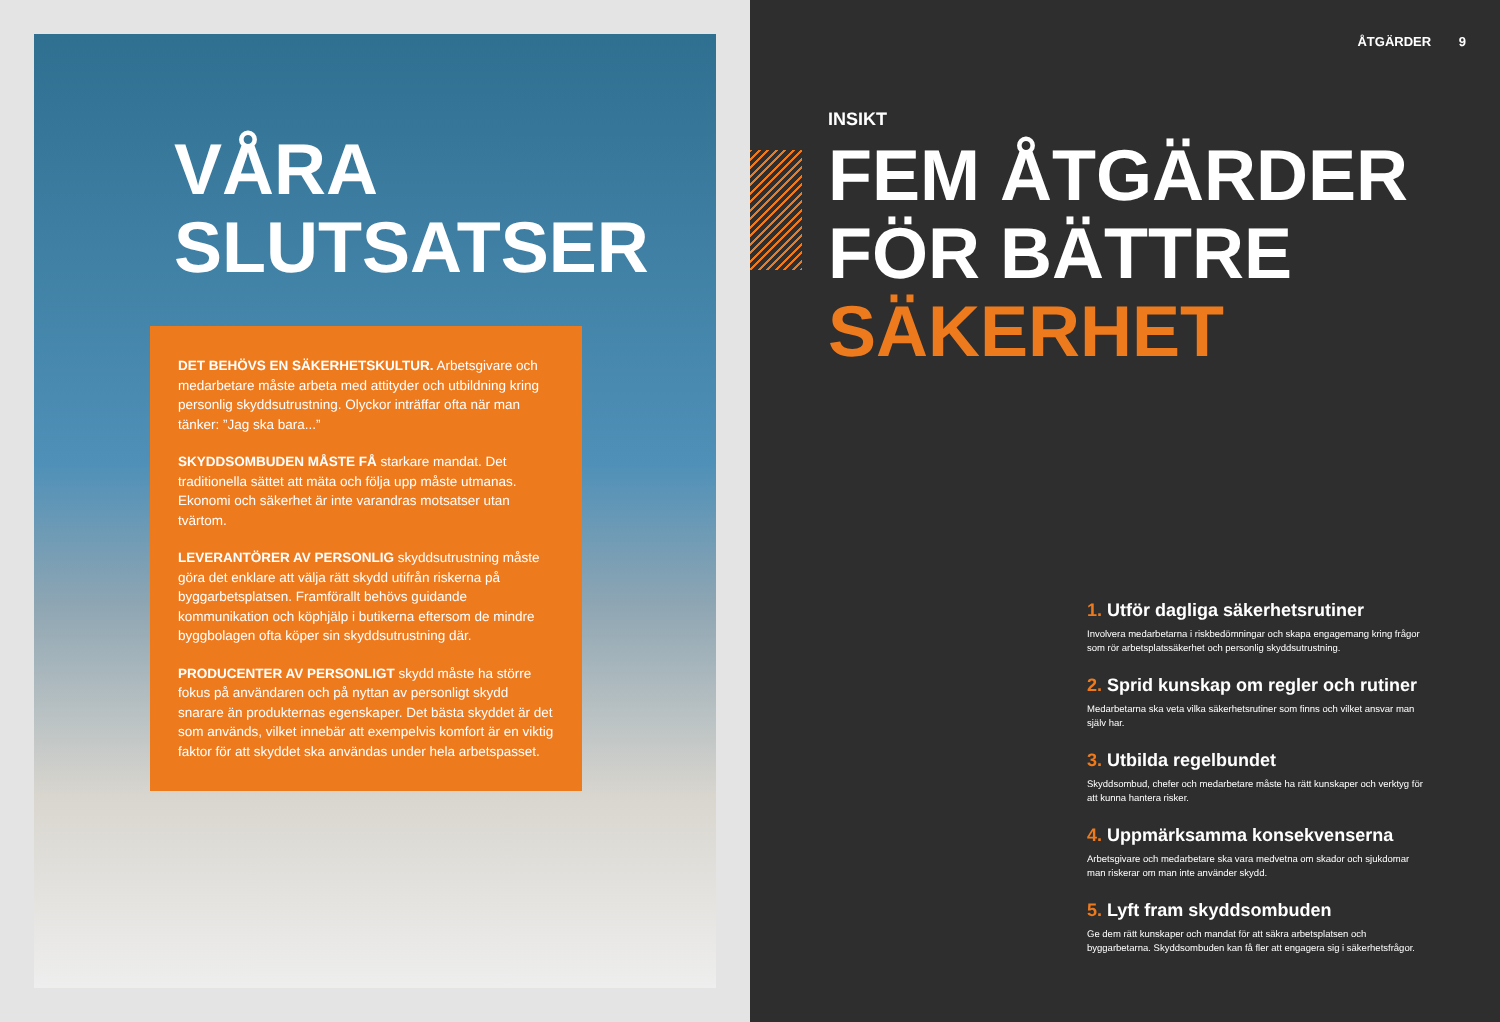VÅRA
SLUTSATSER
DET BEHÖVS EN SÄKERHETSKULTUR. Arbetsgivare och medarbetare måste arbeta med attityder och utbildning kring personlig skyddsutrustning. Olyckor inträffar ofta när man tänker: ”Jag ska bara...”
SKYDDSOMBUDEN MÅSTE FÅ starkare mandat. Det traditionella sättet att mäta och följa upp måste utmanas. Ekonomi och säkerhet är inte varandras motsatser utan tvärtom.
LEVERANTÖRER AV PERSONLIG skyddsutrustning måste göra det enklare att välja rätt skydd utifrån riskerna på byggarbetsplatsen. Framförallt behövs guidande kommunikation och köphjälp i butikerna eftersom de mindre byggbolagen ofta köper sin skyddsutrustning där.
PRODUCENTER AV PERSONLIGT skydd måste ha större fokus på användaren och på nyttan av personligt skydd snarare än produkternas egenskaper. Det bästa skyddet är det som används, vilket innebär att exempelvis komfort är en viktig faktor för att skyddet ska användas under hela arbetspasset.
ÅTGÄRDER 9
INSIKT
FEM ÅTGÄRDER
FÖR BÄTTRE
SÄKERHET
1. Utför dagliga säkerhetsrutiner
Involvera medarbetarna i riskbedömningar och skapa engagemang kring frågor som rör arbetsplatssäkerhet och personlig skyddsutrustning.
2. Sprid kunskap om regler och rutiner
Medarbetarna ska veta vilka säkerhetsrutiner som finns och vilket ansvar man själv har.
3. Utbilda regelbundet
Skyddsombud, chefer och medarbetare måste ha rätt kunskaper och verktyg för att kunna hantera risker.
4. Uppmärksamma konsekvenserna
Arbetsgivare och medarbetare ska vara medvetna om skador och sjukdomar man riskerar om man inte använder skydd.
5. Lyft fram skyddsombuden
Ge dem rätt kunskaper och mandat för att säkra arbetsplatsen och byggarbetarna. Skyddsombuden kan få fler att engagera sig i säkerhetsfrågor.